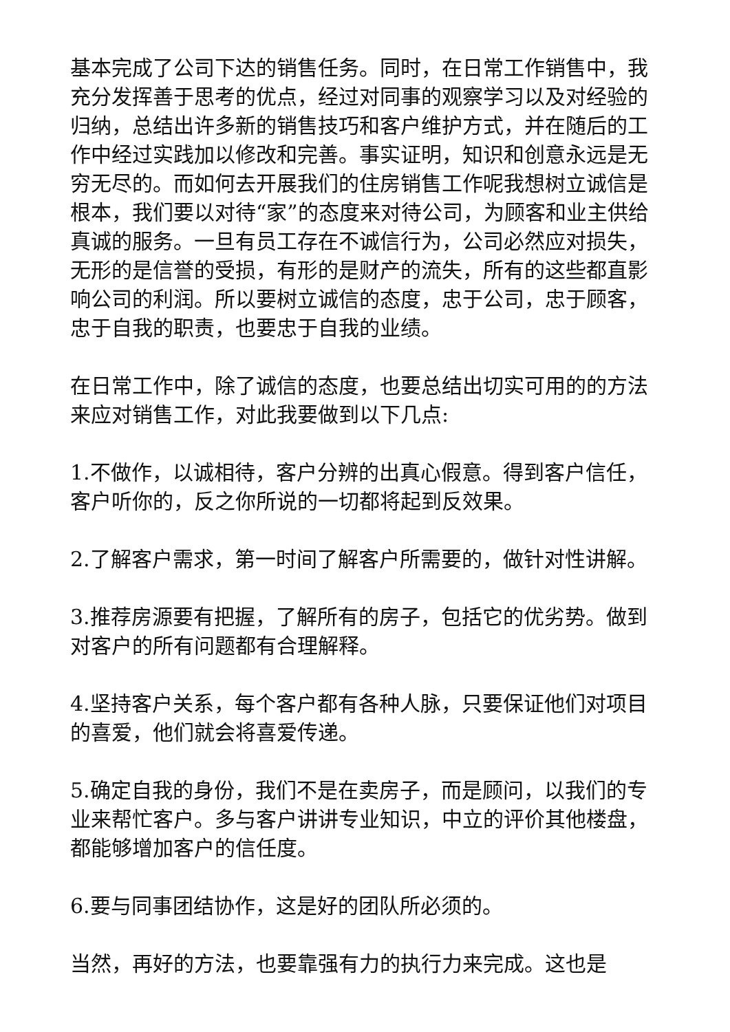基本完成了公司下达的销售任务。同时，在日常工作销售中，我充分发挥善于思考的优点，经过对同事的观察学习以及对经验的归纳，总结出许多新的销售技巧和客户维护方式，并在随后的工作中经过实践加以修改和完善。事实证明，知识和创意永远是无穷无尽的。而如何去开展我们的住房销售工作呢我想树立诚信是根本，我们要以对待“家”的态度来对待公司，为顾客和业主供给真诚的服务。一旦有员工存在不诚信行为，公司必然应对损失，无形的是信誉的受损，有形的是财产的流失，所有的这些都直影响公司的利润。所以要树立诚信的态度，忠于公司，忠于顾客，忠于自我的职责，也要忠于自我的业绩。
在日常工作中，除了诚信的态度，也要总结出切实可用的的方法来应对销售工作，对此我要做到以下几点:
1.不做作，以诚相待，客户分辨的出真心假意。得到客户信任，客户听你的，反之你所说的一切都将起到反效果。
2.了解客户需求，第一时间了解客户所需要的，做针对性讲解。
3.推荐房源要有把握，了解所有的房子，包括它的优劣势。做到对客户的所有问题都有合理解释。
4.坚持客户关系，每个客户都有各种人脉，只要保证他们对项目的喜爱，他们就会将喜爱传递。
5.确定自我的身份，我们不是在卖房子，而是顾问，以我们的专业来帮忙客户。多与客户讲讲专业知识，中立的评价其他楼盘，都能够增加客户的信任度。
6.要与同事团结协作，这是好的团队所必须的。
当然，再好的方法，也要靠强有力的执行力来完成。这也是